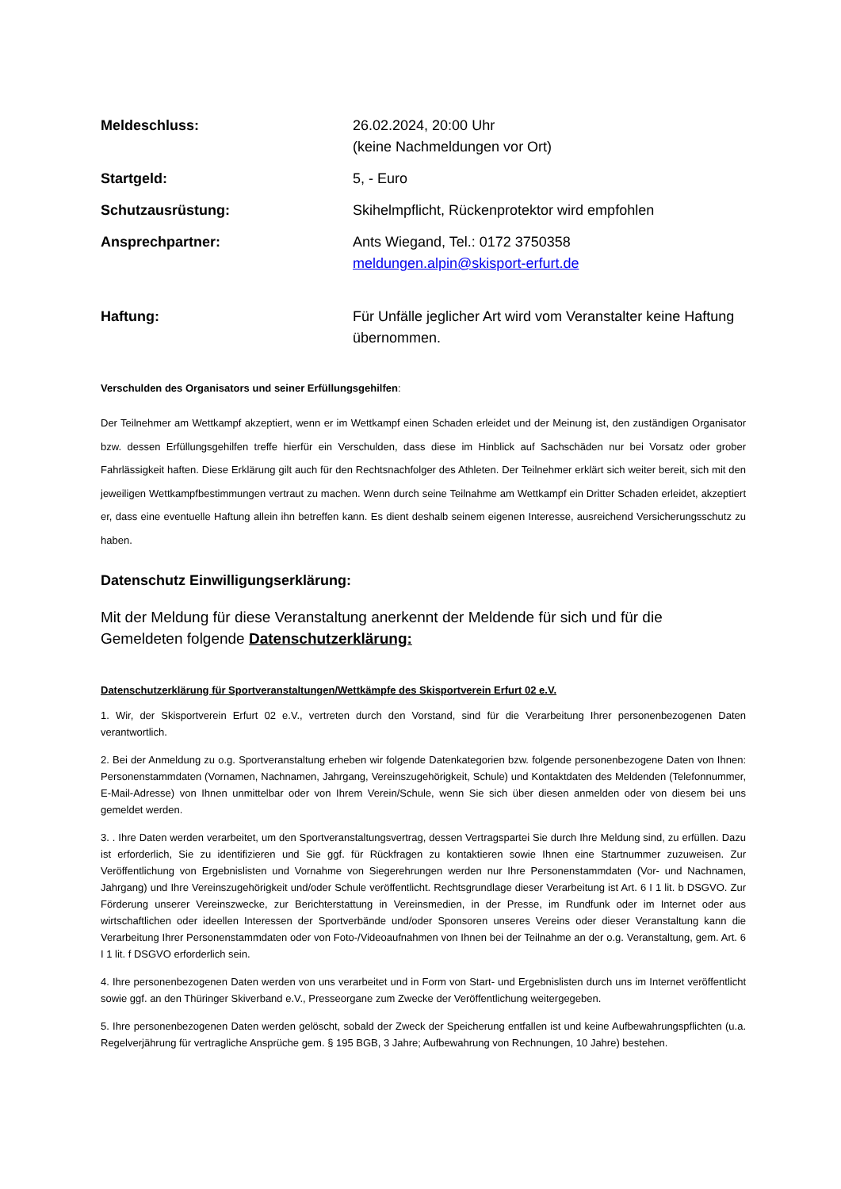Meldeschluss: 26.02.2024, 20:00 Uhr
(keine Nachmeldungen vor Ort)
Startgeld: 5, - Euro
Schutzausrüstung: Skihelmpflicht, Rückenprotektor wird empfohlen
Ansprechpartner: Ants Wiegand, Tel.: 0172 3750358
meldungen.alpin@skisport-erfurt.de
Haftung: Für Unfälle jeglicher Art wird vom Veranstalter keine Haftung übernommen.
Verschulden des Organisators und seiner Erfüllungsgehilfen:
Der Teilnehmer am Wettkampf akzeptiert, wenn er im Wettkampf einen Schaden erleidet und der Meinung ist, den zuständigen Organisator bzw. dessen Erfüllungsgehilfen treffe hierfür ein Verschulden, dass diese im Hinblick auf Sachschäden nur bei Vorsatz oder grober Fahrlässigkeit haften. Diese Erklärung gilt auch für den Rechtsnachfolger des Athleten. Der Teilnehmer erklärt sich weiter bereit, sich mit den jeweiligen Wettkampfbestimmungen vertraut zu machen. Wenn durch seine Teilnahme am Wettkampf ein Dritter Schaden erleidet, akzeptiert er, dass eine eventuelle Haftung allein ihn betreffen kann. Es dient deshalb seinem eigenen Interesse, ausreichend Versicherungsschutz zu haben.
Datenschutz Einwilligungserklärung:
Mit der Meldung für diese Veranstaltung anerkennt der Meldende für sich und für die Gemeldeten folgende Datenschutzerklärung:
Datenschutzerklärung für Sportveranstaltungen/Wettkämpfe des Skisportverein Erfurt 02 e.V.
1. Wir, der Skisportverein Erfurt 02 e.V., vertreten durch den Vorstand, sind für die Verarbeitung Ihrer personenbezogenen Daten verantwortlich.
2. Bei der Anmeldung zu o.g. Sportveranstaltung erheben wir folgende Datenkategorien bzw. folgende personenbezogene Daten von Ihnen: Personenstammdaten (Vornamen, Nachnamen, Jahrgang, Vereinszugehörigkeit, Schule) und Kontaktdaten des Meldenden (Telefonnummer, E-Mail-Adresse) von Ihnen unmittelbar oder von Ihrem Verein/Schule, wenn Sie sich über diesen anmelden oder von diesem bei uns gemeldet werden.
3. . Ihre Daten werden verarbeitet, um den Sportveranstaltungsvertrag, dessen Vertragspartei Sie durch Ihre Meldung sind, zu erfüllen. Dazu ist erforderlich, Sie zu identifizieren und Sie ggf. für Rückfragen zu kontaktieren sowie Ihnen eine Startnummer zuzuweisen. Zur Veröffentlichung von Ergebnislisten und Vornahme von Siegerehrungen werden nur Ihre Personenstammdaten (Vor- und Nachnamen, Jahrgang) und Ihre Vereinszugehörigkeit und/oder Schule veröffentlicht. Rechtsgrundlage dieser Verarbeitung ist Art. 6 I 1 lit. b DSGVO. Zur Förderung unserer Vereinszwecke, zur Berichterstattung in Vereinsmedien, in der Presse, im Rundfunk oder im Internet oder aus wirtschaftlichen oder ideellen Interessen der Sportverbände und/oder Sponsoren unseres Vereins oder dieser Veranstaltung kann die Verarbeitung Ihrer Personenstammdaten oder von Foto-/Videoaufnahmen von Ihnen bei der Teilnahme an der o.g. Veranstaltung, gem. Art. 6 I 1 lit. f DSGVO erforderlich sein.
4. Ihre personenbezogenen Daten werden von uns verarbeitet und in Form von Start- und Ergebnislisten durch uns im Internet veröffentlicht sowie ggf. an den Thüringer Skiverband e.V., Presseorgane zum Zwecke der Veröffentlichung weitergegeben.
5. Ihre personenbezogenen Daten werden gelöscht, sobald der Zweck der Speicherung entfallen ist und keine Aufbewahrungspflichten (u.a. Regelverjährung für vertragliche Ansprüche gem. § 195 BGB, 3 Jahre; Aufbewahrung von Rechnungen, 10 Jahre) bestehen.